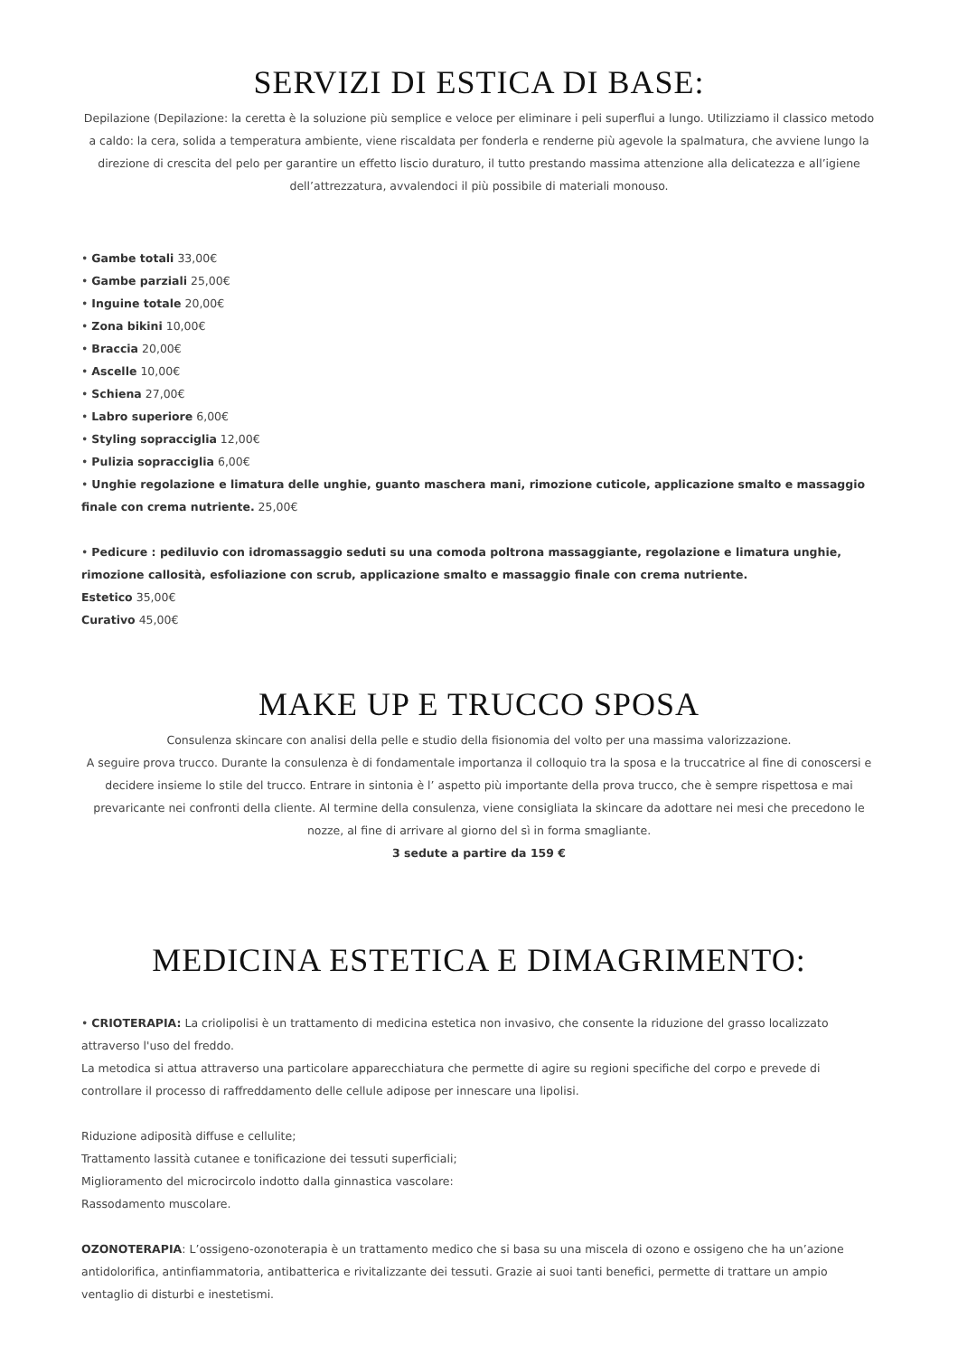SERVIZI DI ESTICA DI BASE:
Depilazione (Depilazione: la ceretta è la soluzione più semplice e veloce per eliminare i peli superflui a lungo. Utilizziamo il classico metodo a caldo: la cera, solida a temperatura ambiente, viene riscaldata per fonderla e renderne più agevole la spalmatura, che avviene lungo la direzione di crescita del pelo per garantire un effetto liscio duraturo, il tutto prestando massima attenzione alla delicatezza e all’igiene dell’attrezzatura, avvalendoci il più possibile di materiali monouso.
• Gambe totali 33,00€
• Gambe parziali 25,00€
• Inguine totale 20,00€
• Zona bikini 10,00€
• Braccia 20,00€
• Ascelle 10,00€
• Schiena 27,00€
• Labro superiore 6,00€
• Styling sopracciglia 12,00€
• Pulizia sopracciglia 6,00€
• Unghie regolazione e limatura delle unghie, guanto maschera mani, rimozione cuticole, applicazione smalto e massaggio finale con crema nutriente. 25,00€
• Pedicure : pediluvio con idromassaggio seduti su una comoda poltrona massaggiante, regolazione e limatura unghie, rimozione callosità, esfoliazione con scrub, applicazione smalto e massaggio finale con crema nutriente.
Estetico 35,00€
Curativo 45,00€
MAKE UP E TRUCCO SPOSA
Consulenza skincare con analisi della pelle e studio della fisionomia del volto per una massima valorizzazione.
A seguire prova trucco. Durante la consulenza è di fondamentale importanza il colloquio tra la sposa e la truccatrice al fine di conoscersi e decidere insieme lo stile del trucco. Entrare in sintonia è l’ aspetto più importante della prova trucco, che è sempre rispettosa e mai prevaricante nei confronti della cliente. Al termine della consulenza, viene consigliata la skincare da adottare nei mesi che precedono le nozze, al fine di arrivare al giorno del sì in forma smagliante.
3 sedute a partire da 159 €
MEDICINA ESTETICA E DIMAGRIMENTO:
• CRIOTERAPIA: La criolipolisi è un trattamento di medicina estetica non invasivo, che consente la riduzione del grasso localizzato attraverso l'uso del freddo.
La metodica si attua attraverso una particolare apparecchiatura che permette di agire su regioni specifiche del corpo e prevede di controllare il processo di raffreddamento delle cellule adipose per innescare una lipolisi.
Riduzione adiposità diffuse e cellulite;
Trattamento lassità cutanee e tonificazione dei tessuti superficiali;
Miglioramento del microcircolo indotto dalla ginnastica vascolare:
Rassodamento muscolare.
OZONOTERAPIA: L’ossigeno-ozonoterapia è un trattamento medico che si basa su una miscela di ozono e ossigeno che ha un’azione antidolorifica, antinfiammatoria, antibatterica e rivitalizzante dei tessuti. Grazie ai suoi tanti benefici, permette di trattare un ampio ventaglio di disturbi e inestetismi.